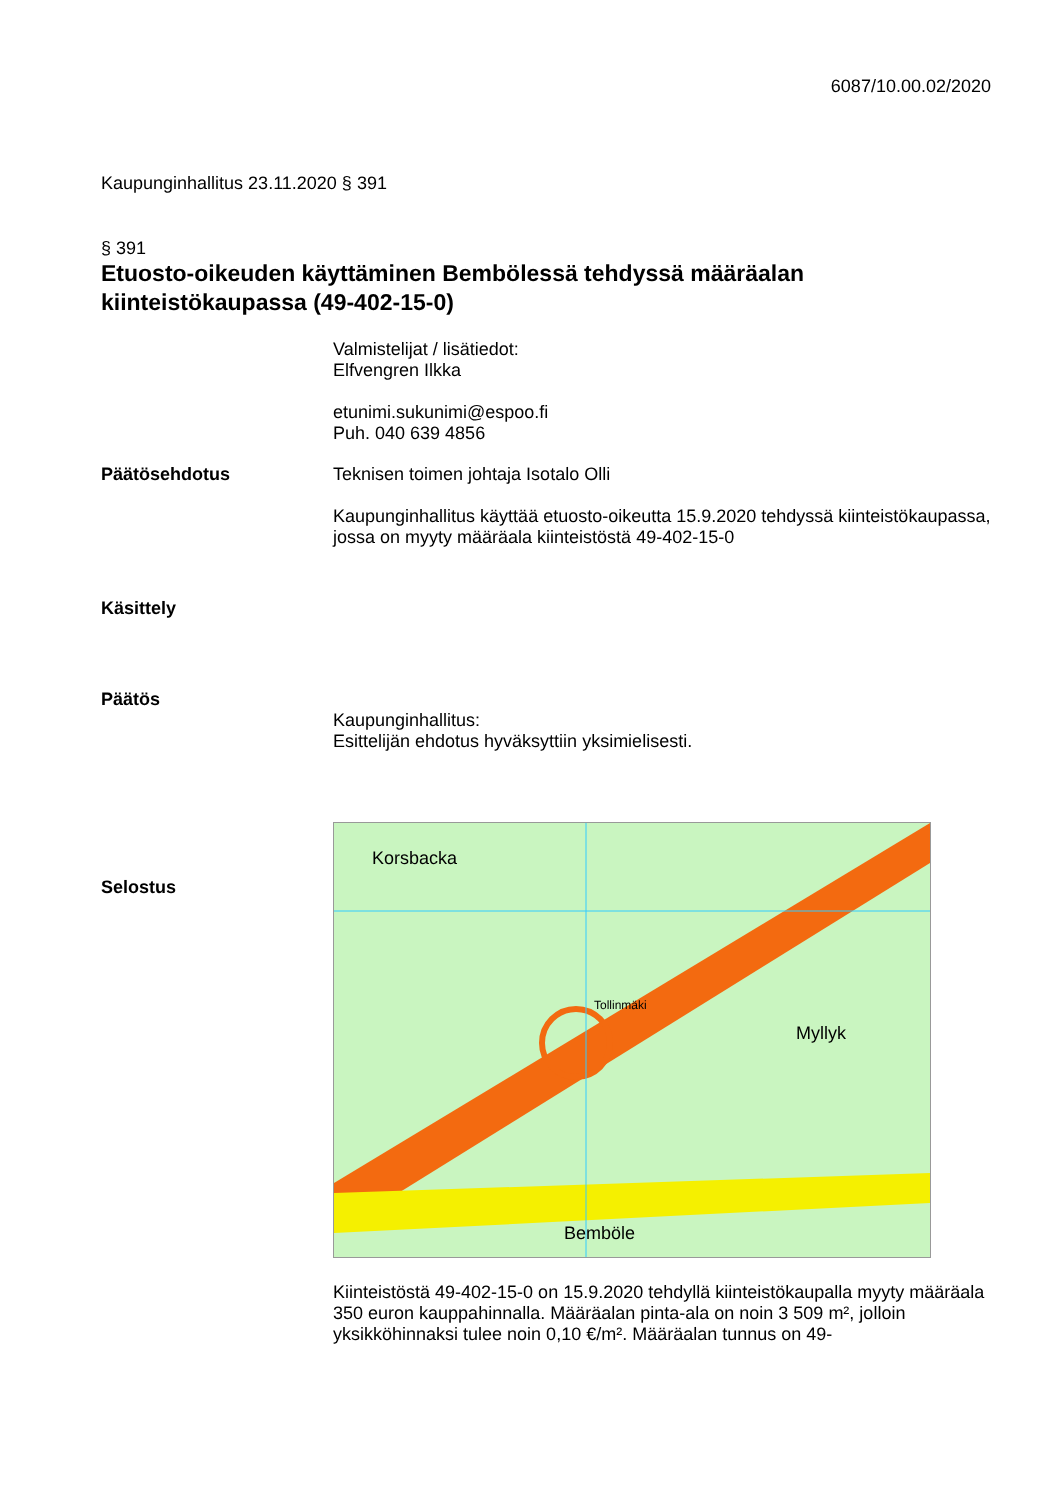6087/10.00.02/2020
Kaupunginhallitus 23.11.2020 § 391
§ 391
Etuosto-oikeuden käyttäminen Bembölessä tehdyssä määräalan kiinteistökaupassa (49-402-15-0)
Valmistelijat / lisätiedot:
Elfvengren Ilkka
etunimi.sukunimi@espoo.fi
Puh. 040 639 4856
Päätösehdotus Teknisen toimen johtaja Isotalo Olli
Kaupunginhallitus käyttää etuosto-oikeutta 15.9.2020 tehdyssä kiinteistökaupassa, jossa on myyty määräala kiinteistöstä 49-402-15-0
Käsittely
Päätös
Kaupunginhallitus:
Esittelijän ehdotus hyväksyttiin yksimielisesti.
Selostus
Korsbacka
Tollinmäki
Bemböle
Myllyk
Kiinteistöstä 49-402-15-0 on 15.9.2020 tehdyllä kiinteistökaupalla myyty määräala 350 euron kauppahinnalla. Määräalan pinta-ala on noin 3 509 m², jolloin yksikköhinnaksi tulee noin 0,10 €/m². Määräalan tunnus on 49-